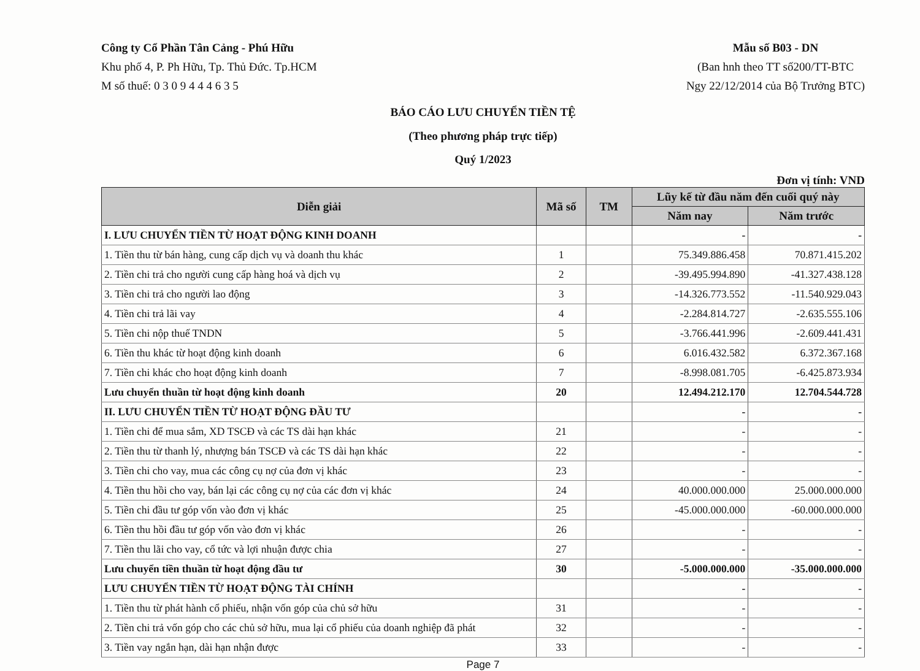Công ty Cổ Phần Tân Cảng - Phú Hữu
Khu phố 4, P. Ph Hữu, Tp. Thủ Đức. Tp.HCM
M số thuế: 0 3 0 9 4 4 4 6 3 5
Mẫu số B03 - DN
(Ban hnh theo TT số200/TT-BTC
Ngy 22/12/2014 của Bộ Trưởng BTC)
BÁO CÁO LƯU CHUYỂN TIỀN TỆ
(Theo phương pháp trực tiếp)
Quý 1/2023
Đơn vị tính: VND
| Diễn giải | Mã số | TM | Lũy kế từ đầu năm đến cuối quý này | |
| --- | --- | --- | --- | --- |
| | | | Năm nay | Năm trước |
| I. LƯU CHUYỂN TIỀN TỪ HOẠT ĐỘNG KINH DOANH | | | - | - |
| 1. Tiền thu từ bán hàng, cung cấp dịch vụ và doanh thu khác | 1 | | 75.349.886.458 | 70.871.415.202 |
| 2. Tiền chi trả cho người cung cấp hàng hoá và dịch vụ | 2 | | -39.495.994.890 | -41.327.438.128 |
| 3. Tiền chi trả cho người lao động | 3 | | -14.326.773.552 | -11.540.929.043 |
| 4. Tiền chi trả lãi vay | 4 | | -2.284.814.727 | -2.635.555.106 |
| 5. Tiền chi nộp thuế TNDN | 5 | | -3.766.441.996 | -2.609.441.431 |
| 6. Tiền thu khác từ hoạt động kinh doanh | 6 | | 6.016.432.582 | 6.372.367.168 |
| 7. Tiền chi khác cho hoạt động kinh doanh | 7 | | -8.998.081.705 | -6.425.873.934 |
| Lưu chuyển thuần từ hoạt động kinh doanh | 20 | | 12.494.212.170 | 12.704.544.728 |
| II. LƯU CHUYỂN TIỀN TỪ HOẠT ĐỘNG ĐẦU TƯ | | | - | - |
| 1. Tiền chi để mua sắm, XD TSCĐ và các TS dài hạn khác | 21 | | - | - |
| 2. Tiền thu từ thanh lý, nhượng bán TSCĐ và các TS dài hạn khác | 22 | | - | - |
| 3. Tiền chi cho vay, mua các công cụ nợ của đơn vị khác | 23 | | - | - |
| 4. Tiền thu hồi cho vay, bán lại các công cụ nợ của các đơn vị khác | 24 | | 40.000.000.000 | 25.000.000.000 |
| 5. Tiền chi đầu tư góp vốn vào đơn vị khác | 25 | | -45.000.000.000 | -60.000.000.000 |
| 6. Tiền thu hồi đầu tư góp vốn vào đơn vị khác | 26 | | - | - |
| 7. Tiền thu lãi cho vay, cổ tức và lợi nhuận được chia | 27 | | - | - |
| Lưu chuyển tiền thuần từ hoạt động đầu tư | 30 | | -5.000.000.000 | -35.000.000.000 |
| LƯU CHUYỂN TIỀN TỪ HOẠT ĐỘNG TÀI CHÍNH | | | - | - |
| 1. Tiền thu từ phát hành cổ phiếu, nhận vốn góp của chủ sở hữu | 31 | | - | - |
| 2. Tiền chi trả vốn góp cho các chủ sở hữu, mua lại cổ phiếu của doanh nghiệp đã phát | 32 | | - | - |
| 3. Tiền vay ngắn hạn, dài hạn nhận được | 33 | | - | - |
Page 7